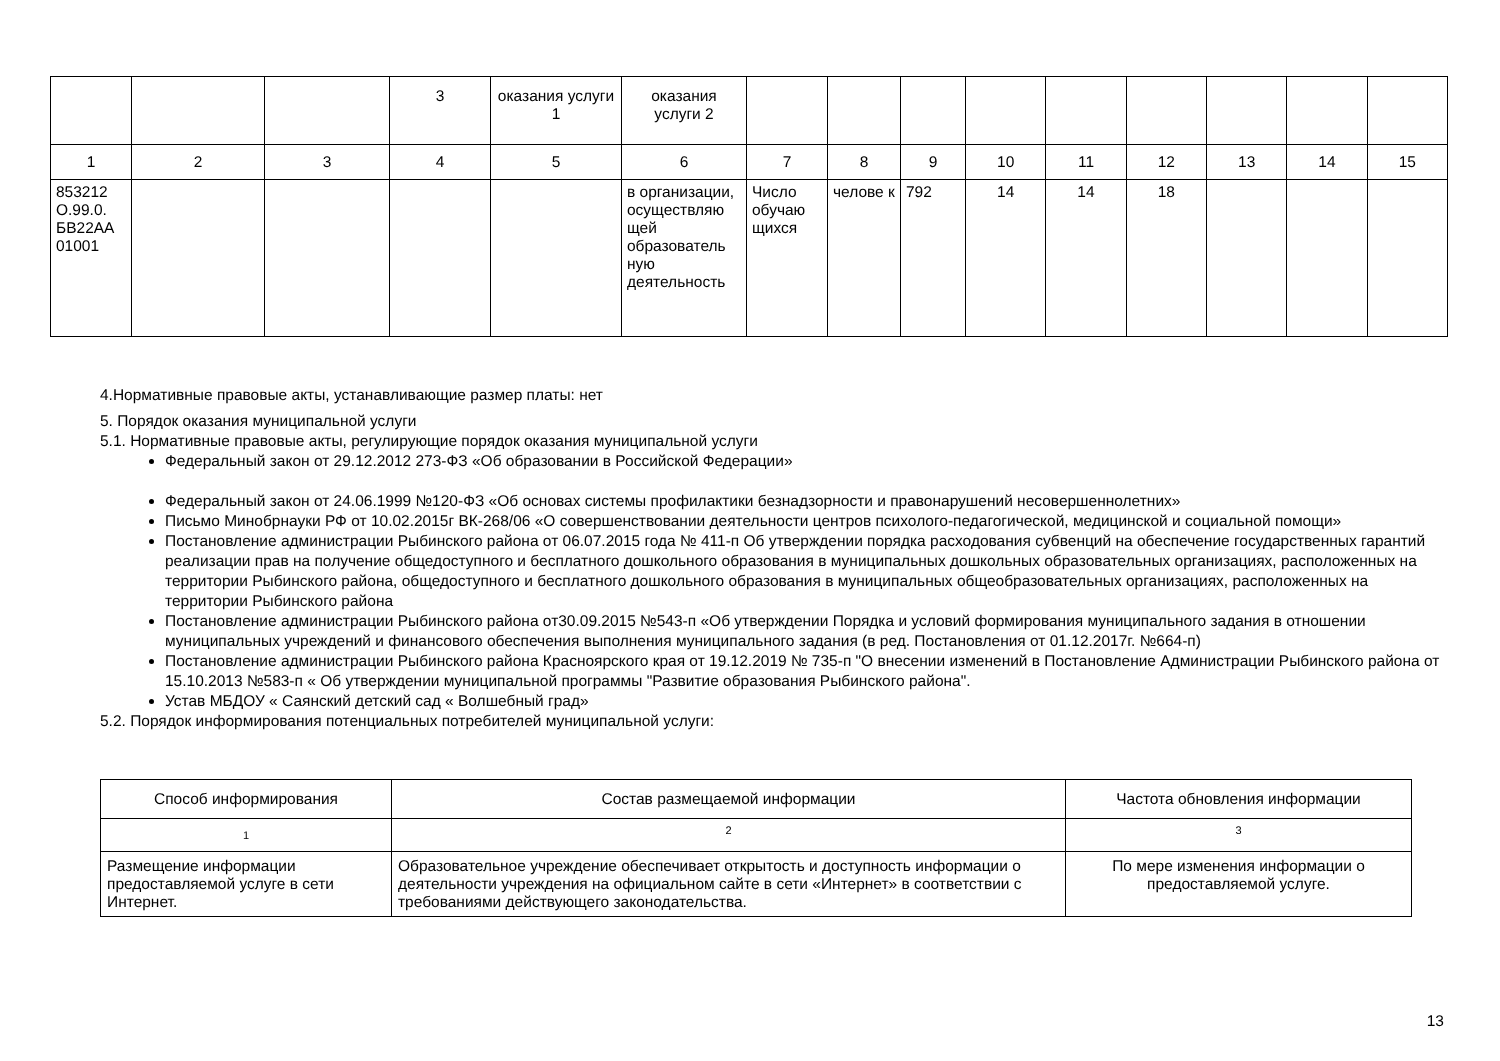| | | | 3 | оказания услуги 1 | оказания услуги 2 | | | | | | | | | |
| 1 | 2 | 3 | 4 | 5 | 6 | 7 | 8 | 9 | 10 | 11 | 12 | 13 | 14 | 15 |
| 853212 О.99.0. БВ22АА 01001 | | | | | в организации, осуществляю щей образователь ную деятельность | Число обучаю щихся | челове к | 792 | 14 | 14 | 18 | | | |
4.Нормативные правовые акты, устанавливающие размер платы: нет
5. Порядок оказания муниципальной услуги
5.1. Нормативные правовые акты, регулирующие порядок оказания муниципальной услуги
Федеральный закон от 29.12.2012 273-ФЗ «Об образовании в Российской Федерации»
Федеральный закон от 24.06.1999 №120-ФЗ «Об основах системы профилактики безнадзорности и правонарушений несовершеннолетних»
Письмо Минобрнауки РФ от 10.02.2015г ВК-268/06 «О совершенствовании деятельности центров психолого-педагогической, медицинской и социальной помощи»
Постановление администрации Рыбинского района от 06.07.2015 года № 411-п Об утверждении порядка расходования субвенций на обеспечение государственных гарантий реализации прав на получение общедоступного и бесплатного дошкольного образования в муниципальных дошкольных образовательных организациях, расположенных на территории Рыбинского района, общедоступного и бесплатного дошкольного образования в муниципальных общеобразовательных организациях, расположенных на территории Рыбинского района
Постановление администрации Рыбинского района от30.09.2015 №543-п «Об утверждении Порядка и условий формирования муниципального задания в отношении муниципальных учреждений и финансового обеспечения выполнения муниципального задания (в ред. Постановления от 01.12.2017г. №664-п)
Постановление администрации Рыбинского района Красноярского края от 19.12.2019 № 735-п "О внесении изменений в Постановление Администрации Рыбинского района от 15.10.2013 №583-п « Об утверждении муниципальной программы "Развитие образования Рыбинского района".
Устав МБДОУ « Саянский детский сад « Волшебный град»
5.2. Порядок информирования потенциальных потребителей муниципальной услуги:
| Способ информирования | Состав размещаемой информации | Частота обновления информации |
| 1 | 2 | 3 |
| Размещение информации предоставляемой услуге в сети Интернет. | Образовательное учреждение обеспечивает открытость и доступность информации о деятельности учреждения на официальном сайте в сети «Интернет» в соответствии с требованиями действующего законодательства. | По мере изменения информации о предоставляемой услуге. |
13